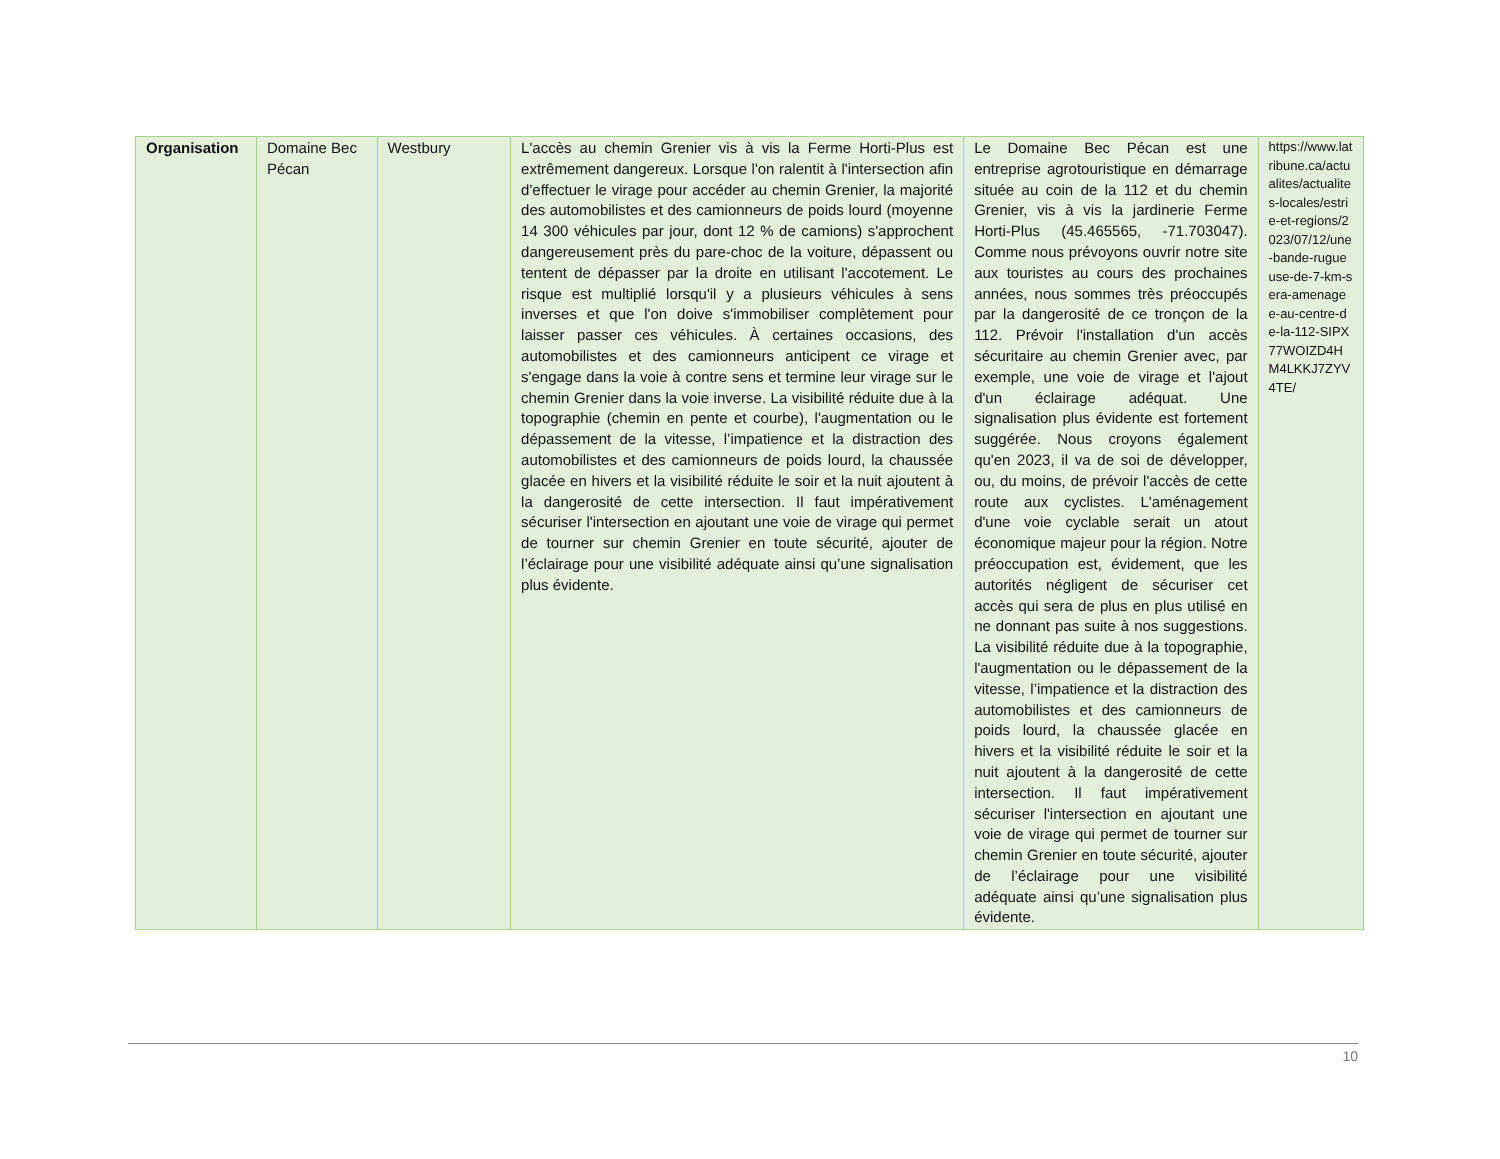| Organisation | Domaine Bec Pécan | Westbury | L'accès au chemin Grenier vis à vis la Ferme Horti-Plus est extrêmement dangereux. Lorsque l'on ralentit à l'intersection afin d'effectuer le virage pour accéder au chemin Grenier, la majorité des automobilistes et des camionneurs de poids lourd (moyenne 14 300 véhicules par jour, dont 12 % de camions) s'approchent dangereusement près du pare-choc de la voiture, dépassent ou tentent de dépasser par la droite en utilisant l'accotement. Le risque est multiplié lorsqu'il y a plusieurs véhicules à sens inverses et que l'on doive s'immobiliser complètement pour laisser passer ces véhicules. À certaines occasions, des automobilistes et des camionneurs anticipent ce virage et s'engage dans la voie à contre sens et termine leur virage sur le chemin Grenier dans la voie inverse. La visibilité réduite due à la topographie (chemin en pente et courbe), l'augmentation ou le dépassement de la vitesse, l’impatience et la distraction des automobilistes et des camionneurs de poids lourd, la chaussée glacée en hivers et la visibilité réduite le soir et la nuit ajoutent à la dangerosité de cette intersection. Il faut impérativement sécuriser l'intersection en ajoutant une voie de virage qui permet de tourner sur chemin Grenier en toute sécurité, ajouter de l’éclairage pour une visibilité adéquate ainsi qu’une signalisation plus évidente. | Le Domaine Bec Pécan est une entreprise agrotouristique en démarrage située au coin de la 112 et du chemin Grenier, vis à vis la jardinerie Ferme Horti-Plus (45.465565, -71.703047). Comme nous prévoyons ouvrir notre site aux touristes au cours des prochaines années, nous sommes très préoccupés par la dangerosité de ce tronçon de la 112. Prévoir l'installation d'un accès sécuritaire au chemin Grenier avec, par exemple, une voie de virage et l'ajout d'un éclairage adéquat. Une signalisation plus évidente est fortement suggérée. Nous croyons également qu'en 2023, il va de soi de développer, ou, du moins, de prévoir l'accès de cette route aux cyclistes. L'aménagement d'une voie cyclable serait un atout économique majeur pour la région. Notre préoccupation est, évidement, que les autorités négligent de sécuriser cet accès qui sera de plus en plus utilisé en ne donnant pas suite à nos suggestions. La visibilité réduite due à la topographie, l'augmentation ou le dépassement de la vitesse, l’impatience et la distraction des automobilistes et des camionneurs de poids lourd, la chaussée glacée en hivers et la visibilité réduite le soir et la nuit ajoutent à la dangerosité de cette intersection. Il faut impérativement sécuriser l'intersection en ajoutant une voie de virage qui permet de tourner sur chemin Grenier en toute sécurité, ajouter de l’éclairage pour une visibilité adéquate ainsi qu’une signalisation plus évidente. | https://www.latribune.ca/actualites/actualites-locales/estrie-et-regions/2023/07/12/une-bande-rugueuse-de-7-km-sera-amenagee-au-centre-de-la-112-SIPX77WOIZD4HM4LKKJ7ZYV4TE/ |
10